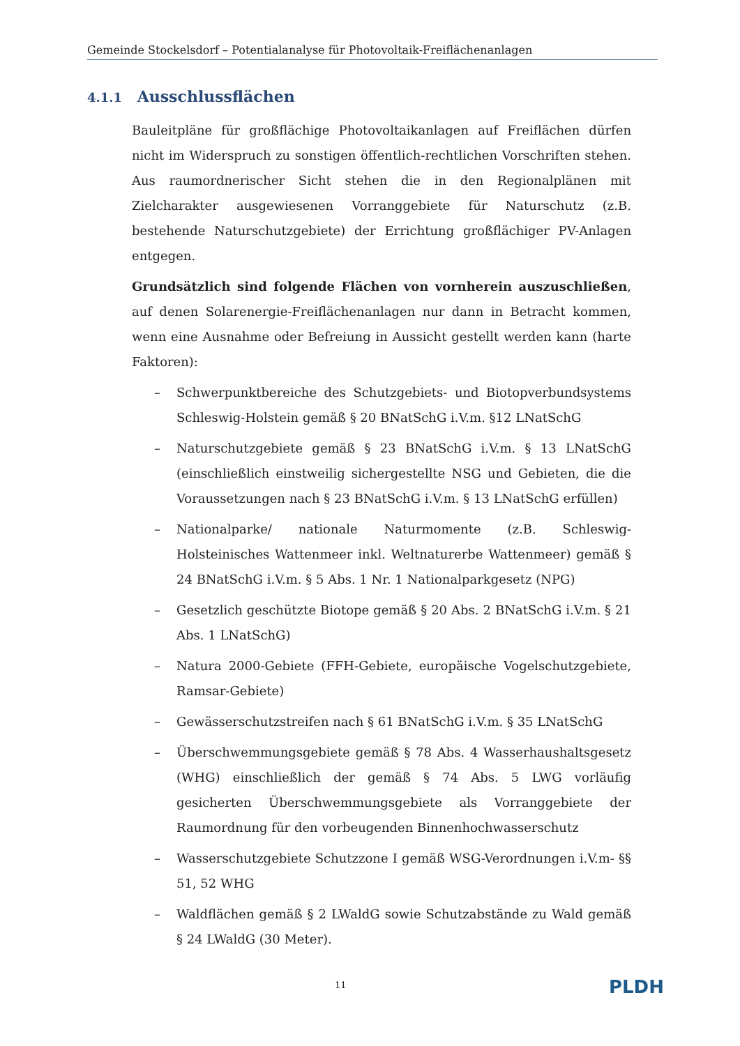Gemeinde Stockelsdorf – Potentialanalyse für Photovoltaik-Freiflächenanlagen
4.1.1 Ausschlussflächen
Bauleitpläne für großflächige Photovoltaikanlagen auf Freiflächen dürfen nicht im Widerspruch zu sonstigen öffentlich-rechtlichen Vorschriften stehen. Aus raumordnerischer Sicht stehen die in den Regionalplänen mit Zielcharakter ausgewiesenen Vorranggebiete für Naturschutz (z.B. bestehende Naturschutzgebiete) der Errichtung großflächiger PV-Anlagen entgegen.
Grundsätzlich sind folgende Flächen von vornherein auszuschließen, auf denen Solarenergie-Freiflächenanlagen nur dann in Betracht kommen, wenn eine Ausnahme oder Befreiung in Aussicht gestellt werden kann (harte Faktoren):
– Schwerpunktbereiche des Schutzgebiets- und Biotopverbundsystems Schleswig-Holstein gemäß § 20 BNatSchG i.V.m. §12 LNatSchG
– Naturschutzgebiete gemäß § 23 BNatSchG i.V.m. § 13 LNatSchG (einschließlich einstweilig sichergestellte NSG und Gebieten, die die Voraussetzungen nach § 23 BNatSchG i.V.m. § 13 LNatSchG erfüllen)
– Nationalparke/ nationale Naturmomente (z.B. Schleswig-Holsteinisches Wattenmeer inkl. Weltnaturerbe Wattenmeer) gemäß § 24 BNatSchG i.V.m. § 5 Abs. 1 Nr. 1 Nationalparkgesetz (NPG)
– Gesetzlich geschützte Biotope gemäß § 20 Abs. 2 BNatSchG i.V.m. § 21 Abs. 1 LNatSchG)
– Natura 2000-Gebiete (FFH-Gebiete, europäische Vogelschutzgebiete, Ramsar-Gebiete)
– Gewässerschutzstreifen nach § 61 BNatSchG i.V.m. § 35 LNatSchG
– Überschwemmungsgebiete gemäß § 78 Abs. 4 Wasserhaushaltsgesetz (WHG) einschließlich der gemäß § 74 Abs. 5 LWG vorläufig gesicherten Überschwemmungsgebiete als Vorranggebiete der Raumordnung für den vorbeugenden Binnenhochwasserschutz
– Wasserschutzgebiete Schutzzone I gemäß WSG-Verordnungen i.V.m- §§ 51, 52 WHG
– Waldflächen gemäß § 2 LWaldG sowie Schutzabstände zu Wald gemäß § 24 LWaldG (30 Meter).
11 PLDH